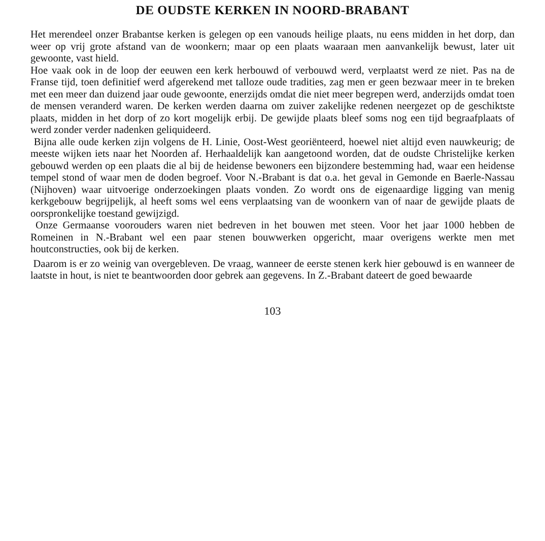DE OUDSTE KERKEN IN NOORD-BRABANT
Het merendeel onzer Brabantse kerken is gelegen op een vanouds heilige plaats, nu eens midden in het dorp, dan weer op vrij grote afstand van de woonkern; maar op een plaats waaraan men aanvankelijk bewust, later uit gewoonte, vast hield.
Hoe vaak ook in de loop der eeuwen een kerk herbouwd of verbouwd werd, verplaatst werd ze niet. Pas na de Franse tijd, toen definitief werd afgerekend met talloze oude tradities, zag men er geen bezwaar meer in te breken met een meer dan duizend jaar oude gewoonte, enerzijds omdat die niet meer begrepen werd, anderzijds omdat toen de mensen veranderd waren. De kerken werden daarna om zuiver zakelijke redenen neergezet op de geschiktste plaats, midden in het dorp of zo kort mogelijk erbij. De gewijde plaats bleef soms nog een tijd begraafplaats of werd zonder verder nadenken geliquideerd.
Bijna alle oude kerken zijn volgens de H. Linie, Oost-West georiënteerd, hoewel niet altijd even nauwkeurig; de meeste wijken iets naar het Noorden af. Herhaaldelijk kan aangetoond worden, dat de oudste Christelijke kerken gebouwd werden op een plaats die al bij de heidense bewoners een bijzondere bestemming had, waar een heidense tempel stond of waar men de doden begroef. Voor N.-Brabant is dat o.a. het geval in Gemonde en Baerle-Nassau (Nijhoven) waar uitvoerige onderzoekingen plaats vonden. Zo wordt ons de eigenaardige ligging van menig kerkgebouw begrijpelijk, al heeft soms wel eens verplaatsing van de woonkern van of naar de gewijde plaats de oorspronkelijke toestand gewijzigd.
Onze Germaanse voorouders waren niet bedreven in het bouwen met steen. Voor het jaar 1000 hebben de Romeinen in N.-Brabant wel een paar stenen bouwwerken opgericht, maar overigens werkte men met houtconstructies, ook bij de kerken.
Daarom is er zo weinig van overgebleven. De vraag, wanneer de eerste stenen kerk hier gebouwd is en wanneer de laatste in hout, is niet te beantwoorden door gebrek aan gegevens. In Z.-Brabant dateert de goed bewaarde
103